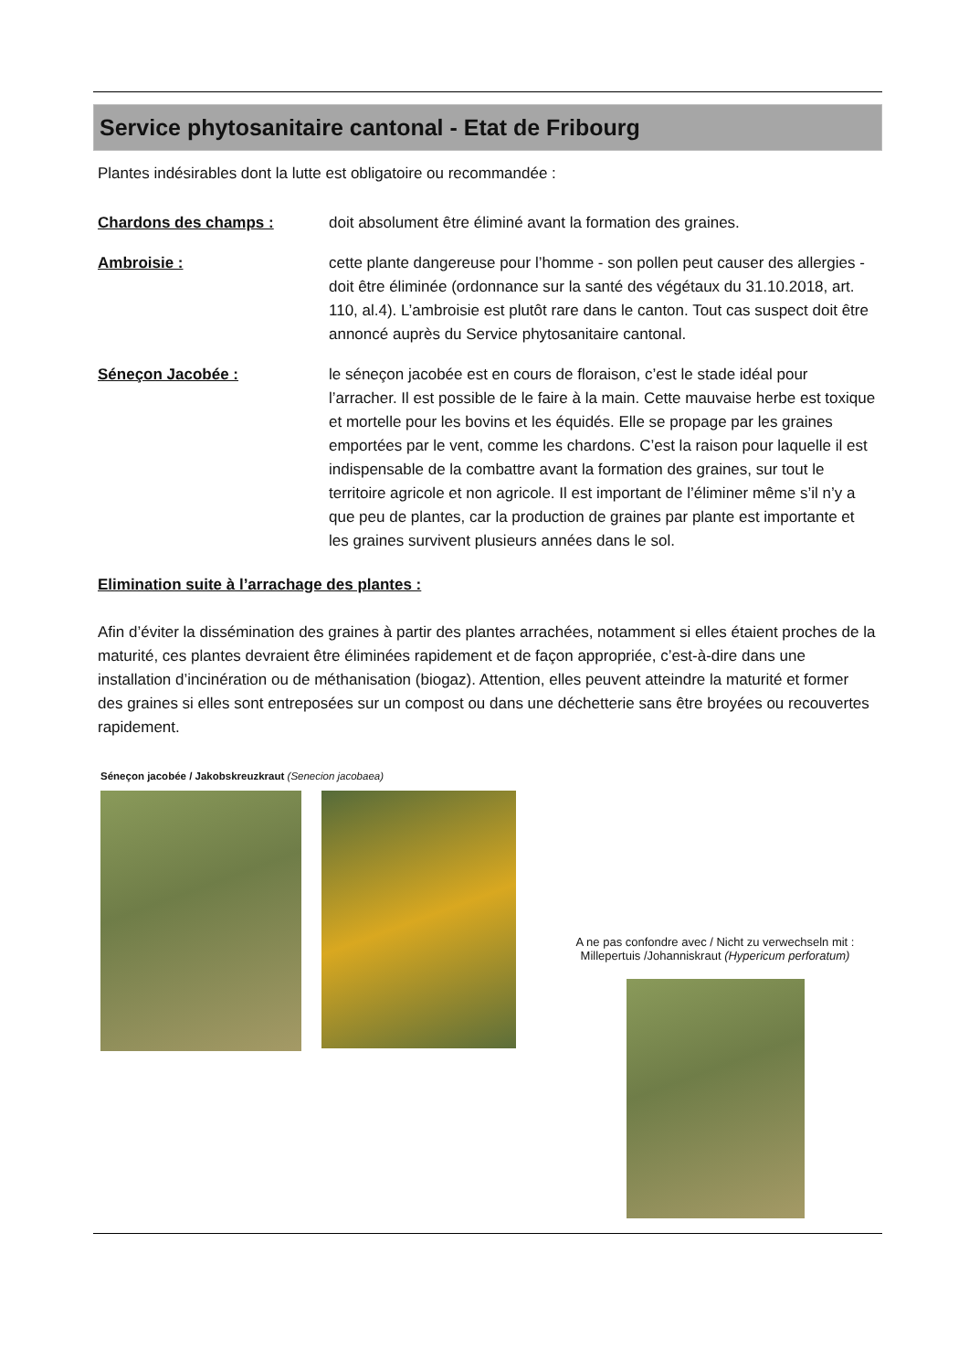Service phytosanitaire cantonal - Etat de Fribourg
Plantes indésirables dont la lutte est obligatoire ou recommandée :
Chardons des champs : doit absolument être éliminé avant la formation des graines.
Ambroisie : cette plante dangereuse pour l’homme - son pollen peut causer des allergies - doit être éliminée (ordonnance sur la santé des végétaux du 31.10.2018, art. 110, al.4). L’ambroisie est plutôt rare dans le canton. Tout cas suspect doit être annoncé auprès du Service phytosanitaire cantonal.
Séneçon Jacobée : le séneçon jacobée est en cours de floraison, c’est le stade idéal pour l’arracher. Il est possible de le faire à la main. Cette mauvaise herbe est toxique et mortelle pour les bovins et les équidés. Elle se propage par les graines emportées par le vent, comme les chardons. C’est la raison pour laquelle il est indispensable de la combattre avant la formation des graines, sur tout le territoire agricole et non agricole. Il est important de l’éliminer même s’il n’y a que peu de plantes, car la production de graines par plante est importante et les graines survivent plusieurs années dans le sol.
Elimination suite à l’arrachage des plantes :
Afin d’éviter la dissémination des graines à partir des plantes arrachées, notamment si elles étaient proches de la maturité, ces plantes devraient être éliminées rapidement et de façon appropriée, c’est-à-dire dans une installation d’incinération ou de méthanisation (biogaz). Attention, elles peuvent atteindre la maturité et former des graines si elles sont entreposées sur un compost ou dans une déchetterie sans être broyées ou recouvertes rapidement.
Séneçon jacobée / Jakobskreuzkraut (Senecion jacobaea)
A ne pas confondre avec / Nicht zu verwechseln mit :
Millepertuis /Johanniskraut (Hypericum perforatum)